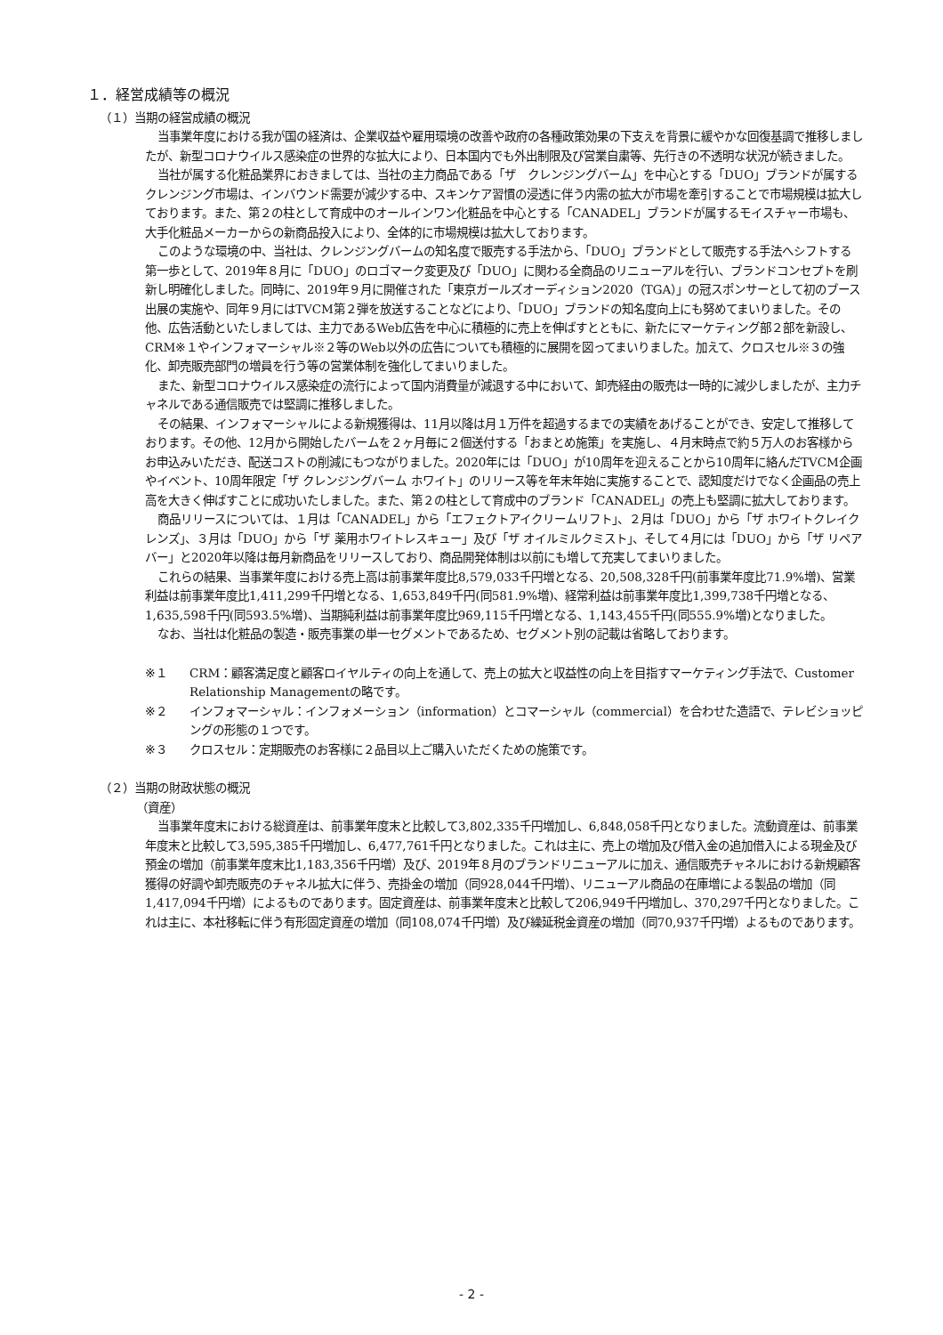１．経営成績等の概況
（１）当期の経営成績の概況
当事業年度における我が国の経済は、企業収益や雇用環境の改善や政府の各種政策効果の下支えを背景に緩やかな回復基調で推移しましたが、新型コロナウイルス感染症の世界的な拡大により、日本国内でも外出制限及び営業自粛等、先行きの不透明な状況が続きました。
当社が属する化粧品業界におきましては、当社の主力商品である「ザ　クレンジングバーム」を中心とする「DUO」ブランドが属するクレンジング市場は、インバウンド需要が減少する中、スキンケア習慣の浸透に伴う内需の拡大が市場を牽引することで市場規模は拡大しております。また、第２の柱として育成中のオールインワン化粧品を中心とする「CANADEL」ブランドが属するモイスチャー市場も、大手化粧品メーカーからの新商品投入により、全体的に市場規模は拡大しております。
このような環境の中、当社は、クレンジングバームの知名度で販売する手法から、「DUO」ブランドとして販売する手法へシフトする第一歩として、2019年８月に「DUO」のロゴマーク変更及び「DUO」に関わる全商品のリニューアルを行い、ブランドコンセプトを刷新し明確化しました。同時に、2019年９月に開催された「東京ガールズオーディション2020（TGA）」の冠スポンサーとして初のブース出展の実施や、同年９月にはTVCM第２弾を放送することなどにより、「DUO」ブランドの知名度向上にも努めてまいりました。その他、広告活動といたしましては、主力であるWeb広告を中心に積極的に売上を伸ばすとともに、新たにマーケティング部２部を新設し、CRM※１やインフォマーシャル※２等のWeb以外の広告についても積極的に展開を図ってまいりました。加えて、クロスセル※３の強化、卸売販売部門の増員を行う等の営業体制を強化してまいりました。
また、新型コロナウイルス感染症の流行によって国内消費量が減退する中において、卸売経由の販売は一時的に減少しましたが、主力チャネルである通信販売では堅調に推移しました。
その結果、インフォマーシャルによる新規獲得は、11月以降は月１万件を超過するまでの実績をあげることができ、安定して推移しております。その他、12月から開始したバームを２ヶ月毎に２個送付する「おまとめ施策」を実施し、４月末時点で約５万人のお客様からお申込みいただき、配送コストの削減にもつながりました。2020年には「DUO」が10周年を迎えることから10周年に絡んだTVCM企画やイベント、10周年限定「ザ クレンジングバーム ホワイト」のリリース等を年末年始に実施することで、認知度だけでなく企画品の売上高を大きく伸ばすことに成功いたしました。また、第２の柱として育成中のブランド「CANADEL」の売上も堅調に拡大しております。
商品リリースについては、１月は「CANADEL」から「エフェクトアイクリームリフト」、２月は「DUO」から「ザ ホワイトクレイクレンズ」、３月は「DUO」から「ザ 薬用ホワイトレスキュー」及び「ザ オイルミルクミスト」、そして４月には「DUO」から「ザ リペアバー」と2020年以降は毎月新商品をリリースしており、商品開発体制は以前にも増して充実してまいりました。
これらの結果、当事業年度における売上高は前事業年度比8,579,033千円増となる、20,508,328千円(前事業年度比71.9%増)、営業利益は前事業年度比1,411,299千円増となる、1,653,849千円(同581.9%増)、経常利益は前事業年度比1,399,738千円増となる、1,635,598千円(同593.5%増)、当期純利益は前事業年度比969,115千円増となる、1,143,455千円(同555.9%増)となりました。
なお、当社は化粧品の製造・販売事業の単一セグメントであるため、セグメント別の記載は省略しております。
※１ CRM：顧客満足度と顧客ロイヤルティの向上を通して、売上の拡大と収益性の向上を目指すマーケティング手法で、Customer Relationship Managementの略です。
※２ インフォマーシャル：インフォメーション（information）とコマーシャル（commercial）を合わせた造語で、テレビショッピングの形態の１つです。
※３ クロスセル：定期販売のお客様に２品目以上ご購入いただくための施策です。
（２）当期の財政状態の概況
（資産）
当事業年度末における総資産は、前事業年度末と比較して3,802,335千円増加し、6,848,058千円となりました。流動資産は、前事業年度末と比較して3,595,385千円増加し、6,477,761千円となりました。これは主に、売上の増加及び借入金の追加借入による現金及び預金の増加（前事業年度末比1,183,356千円増）及び、2019年８月のブランドリニューアルに加え、通信販売チャネルにおける新規顧客獲得の好調や卸売販売のチャネル拡大に伴う、売掛金の増加（同928,044千円増）、リニューアル商品の在庫増による製品の増加（同1,417,094千円増）によるものであります。固定資産は、前事業年度末と比較して206,949千円増加し、370,297千円となりました。これは主に、本社移転に伴う有形固定資産の増加（同108,074千円増）及び繰延税金資産の増加（同70,937千円増）よるものであります。
- 2 -